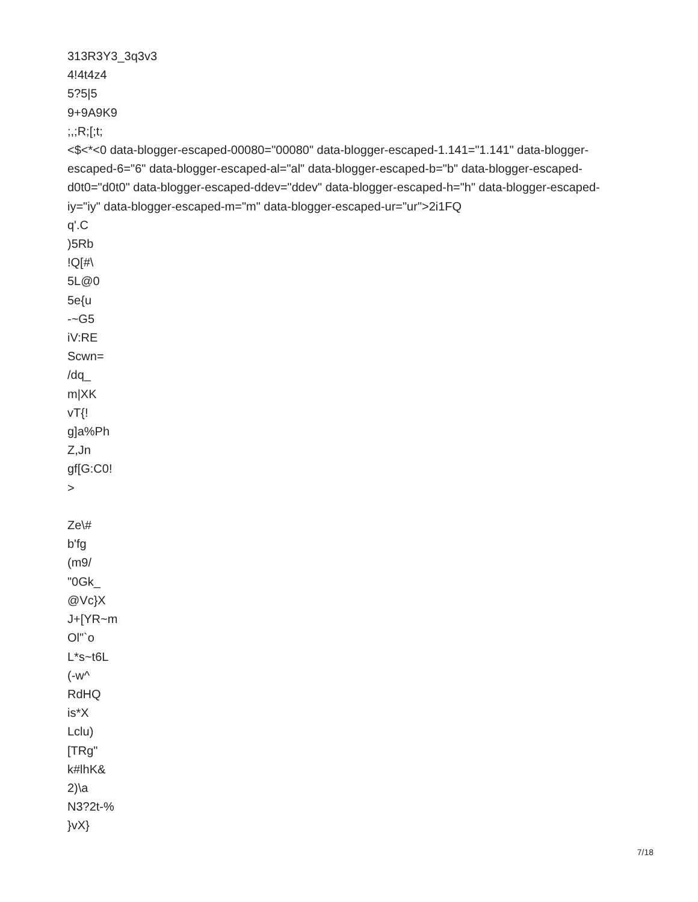313R3Y3_3q3v3
4!4t4z4
5?5|5
9+9A9K9
;,;R;[;t;
<$<*<0 data-blogger-escaped-00080="00080" data-blogger-escaped-1.141="1.141" data-blogger-escaped-6="6" data-blogger-escaped-al="al" data-blogger-escaped-b="b" data-blogger-escaped-d0t0="d0t0" data-blogger-escaped-ddev="ddev" data-blogger-escaped-h="h" data-blogger-escaped-iy="iy" data-blogger-escaped-m="m" data-blogger-escaped-ur="ur">2i1FQ
q'.C
)5Rb
!Q[#\
5L@0
5e{u
-~G5
iV:RE
Scwn=
/dq_
m|XK
vT{!
g]a%Ph
Z,Jn
gf[G:C0!
>
Ze\#
b'fg
(m9/
"0Gk_
@Vc}X
J+[YR~m
Ol"`o
L*s~t6L
(-w^
RdHQ
is*X
Lclu)
[TRg"
k#lhK&
2)\a
N3?2t-%
}vX}
7/18